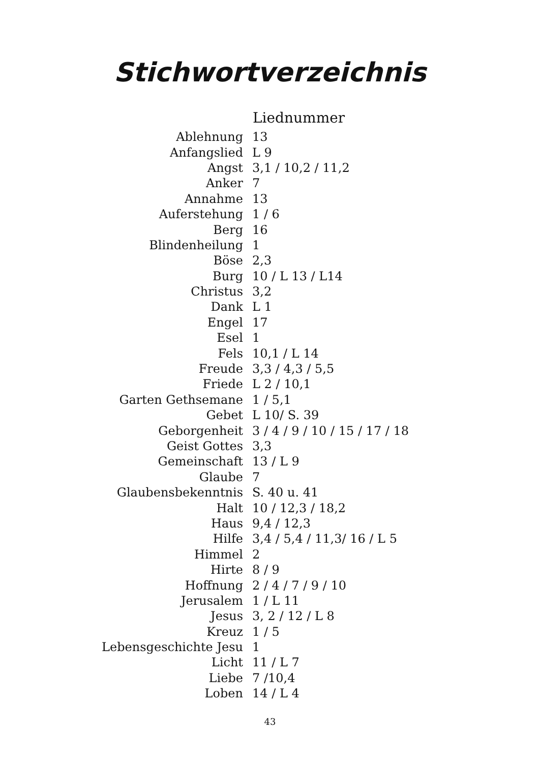Stichwortverzeichnis
| | Liednummer |
| Ablehnung | 13 |
| Anfangslied | L 9 |
| Angst | 3,1 / 10,2 / 11,2 |
| Anker | 7 |
| Annahme | 13 |
| Auferstehung | 1 / 6 |
| Berg | 16 |
| Blindenheilung | 1 |
| Böse | 2,3 |
| Burg | 10 / L 13 / L14 |
| Christus | 3,2 |
| Dank | L 1 |
| Engel | 17 |
| Esel | 1 |
| Fels | 10,1 / L 14 |
| Freude | 3,3 / 4,3 / 5,5 |
| Friede | L 2 / 10,1 |
| Garten Gethsemane | 1 / 5,1 |
| Gebet | L 10/ S. 39 |
| Geborgenheit | 3 / 4 / 9 / 10 / 15 / 17 / 18 |
| Geist Gottes | 3,3 |
| Gemeinschaft | 13 / L 9 |
| Glaube | 7 |
| Glaubensbekenntnis | S. 40 u. 41 |
| Halt | 10 / 12,3 / 18,2 |
| Haus | 9,4 / 12,3 |
| Hilfe | 3,4 / 5,4 / 11,3/ 16 / L 5 |
| Himmel | 2 |
| Hirte | 8 / 9 |
| Hoffnung | 2 / 4 / 7 / 9 / 10 |
| Jerusalem | 1 / L 11 |
| Jesus | 3, 2 / 12 / L 8 |
| Kreuz | 1 / 5 |
| Lebensgeschichte Jesu | 1 |
| Licht | 11 / L 7 |
| Liebe | 7 /10,4 |
| Loben | 14 / L 4 |
43